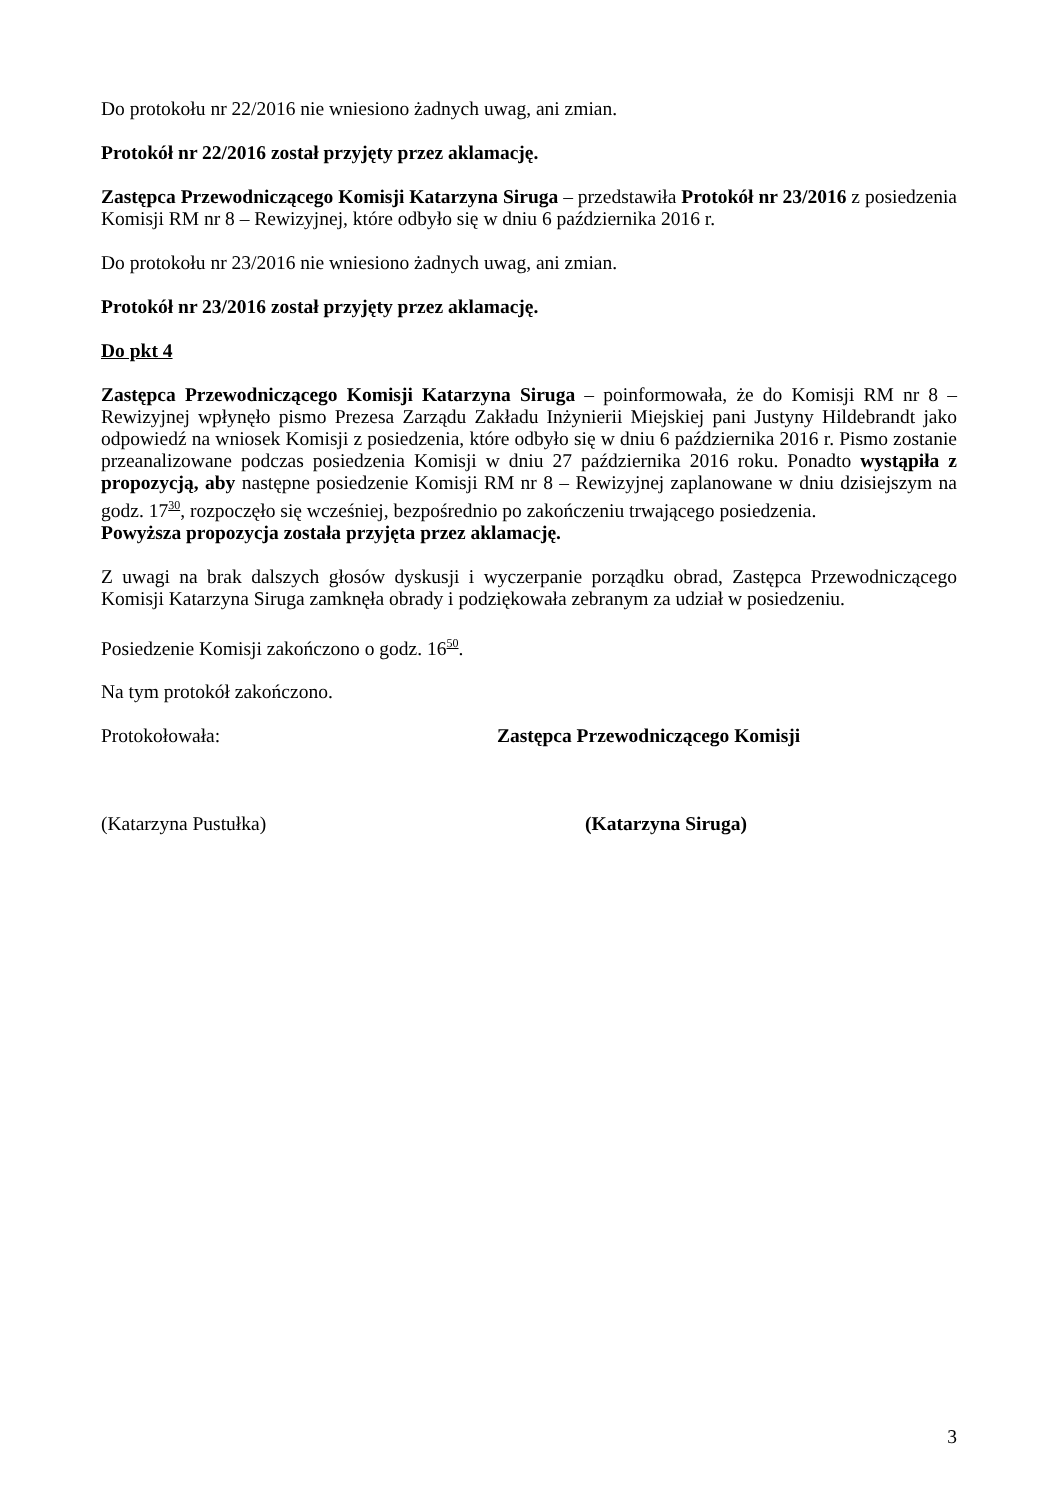Do protokołu nr 22/2016 nie wniesiono żadnych uwag, ani zmian.
Protokół nr 22/2016 został przyjęty przez aklamację.
Zastępca Przewodniczącego Komisji Katarzyna Siruga – przedstawiła Protokół nr 23/2016 z posiedzenia Komisji RM nr 8 – Rewizyjnej, które odbyło się w dniu 6 października 2016 r.
Do protokołu nr 23/2016 nie wniesiono żadnych uwag, ani zmian.
Protokół nr 23/2016 został przyjęty przez aklamację.
Do pkt 4
Zastępca Przewodniczącego Komisji Katarzyna Siruga – poinformowała, że do Komisji RM nr 8 – Rewizyjnej wpłynęło pismo Prezesa Zarządu Zakładu Inżynierii Miejskiej pani Justyny Hildebrandt jako odpowiedź na wniosek Komisji z posiedzenia, które odbyło się w dniu 6 października 2016 r. Pismo zostanie przeanalizowane podczas posiedzenia Komisji w dniu 27 października 2016 roku. Ponadto wystąpiła z propozycją, aby następne posiedzenie Komisji RM nr 8 – Rewizyjnej zaplanowane w dniu dzisiejszym na godz. 17<sup>30</sup>, rozpoczęło się wcześniej, bezpośrednio po zakończeniu trwającego posiedzenia.
Powyższa propozycja została przyjęta przez aklamację.
Z uwagi na brak dalszych głosów dyskusji i wyczerpanie porządku obrad, Zastępca Przewodniczącego Komisji Katarzyna Siruga zamknęła obrady i podziękowała zebranym za udział w posiedzeniu.
Posiedzenie Komisji zakończono o godz. 16<sup>50</sup>.
Na tym protokół zakończono.
Protokołowała: Zastępca Przewodniczącego Komisji
(Katarzyna Pustułka) (Katarzyna Siruga)
3